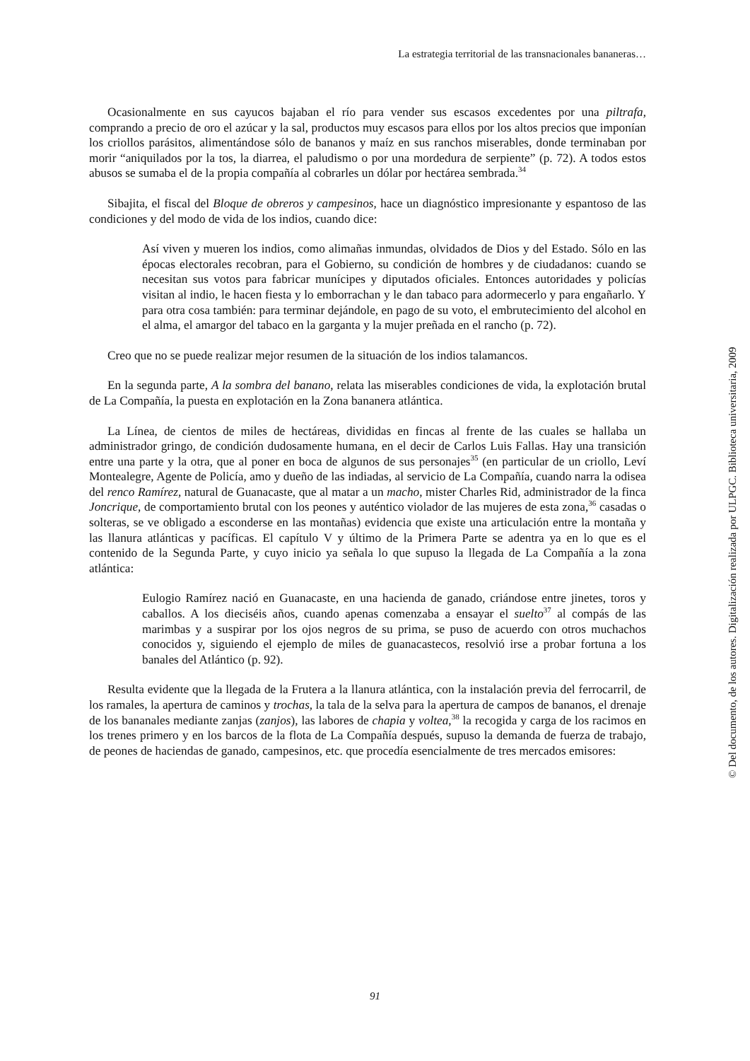La estrategia territorial de las transnacionales bananeras…
Ocasionalmente en sus cayucos bajaban el río para vender sus escasos excedentes por una piltrafa, comprando a precio de oro el azúcar y la sal, productos muy escasos para ellos por los altos precios que imponían los criollos parásitos, alimentándose sólo de bananos y maíz en sus ranchos miserables, donde terminaban por morir “aniquilados por la tos, la diarrea, el paludismo o por una mordedura de serpiente” (p. 72). A todos estos abusos se sumaba el de la propia compañía al cobrarles un dólar por hectárea sembrada.<sup>34</sup>
Sibajita, el fiscal del Bloque de obreros y campesinos, hace un diagnóstico impresionante y espantoso de las condiciones y del modo de vida de los indios, cuando dice:
Así viven y mueren los indios, como alimañas inmundas, olvidados de Dios y del Estado. Sólo en las épocas electorales recobran, para el Gobierno, su condición de hombres y de ciudadanos: cuando se necesitan sus votos para fabricar munícipes y diputados oficiales. Entonces autoridades y policías visitan al indio, le hacen fiesta y lo emborrachan y le dan tabaco para adormecerlo y para engañarlo. Y para otra cosa también: para terminar dejándole, en pago de su voto, el embrutecimiento del alcohol en el alma, el amargor del tabaco en la garganta y la mujer preñada en el rancho (p. 72).
Creo que no se puede realizar mejor resumen de la situación de los indios talamancos.
En la segunda parte, A la sombra del banano, relata las miserables condiciones de vida, la explotación brutal de La Compañía, la puesta en explotación en la Zona bananera atlántica.
La Línea, de cientos de miles de hectáreas, divididas en fincas al frente de las cuales se hallaba un administrador gringo, de condición dudosamente humana, en el decir de Carlos Luis Fallas. Hay una transición entre una parte y la otra, que al poner en boca de algunos de sus personajes<sup>35</sup> (en particular de un criollo, Leví Montealegre, Agente de Policía, amo y dueño de las indiadas, al servicio de La Compañía, cuando narra la odisea del renco Ramírez, natural de Guanacaste, que al matar a un macho, mister Charles Rid, administrador de la finca Joncrique, de comportamiento brutal con los peones y auténtico violador de las mujeres de esta zona,<sup>36</sup> casadas o solteras, se ve obligado a esconderse en las montañas) evidencia que existe una articulación entre la montaña y las llanura atlánticas y pacíficas. El capítulo V y último de la Primera Parte se adentra ya en lo que es el contenido de la Segunda Parte, y cuyo inicio ya señala lo que supuso la llegada de La Compañía a la zona atlántica:
Eulogio Ramírez nació en Guanacaste, en una hacienda de ganado, criándose entre jinetes, toros y caballos. A los dieciséis años, cuando apenas comenzaba a ensayar el suelto<sup>37</sup> al compás de las marimbas y a suspirar por los ojos negros de su prima, se puso de acuerdo con otros muchachos conocidos y, siguiendo el ejemplo de miles de guanacastecos, resolvió irse a probar fortuna a los banales del Atlántico (p. 92).
Resulta evidente que la llegada de la Frutera a la llanura atlántica, con la instalación previa del ferrocarril, de los ramales, la apertura de caminos y trochas, la tala de la selva para la apertura de campos de bananos, el drenaje de los bananales mediante zanjas (zanjos), las labores de chapia y voltea,<sup>38</sup> la recogida y carga de los racimos en los trenes primero y en los barcos de la flota de La Compañía después, supuso la demanda de fuerza de trabajo, de peones de haciendas de ganado, campesinos, etc. que procedía esencialmente de tres mercados emisores:
91
© Del documento, de los autores. Digitalización realizada por ULPGC. Biblioteca universitaria, 2009